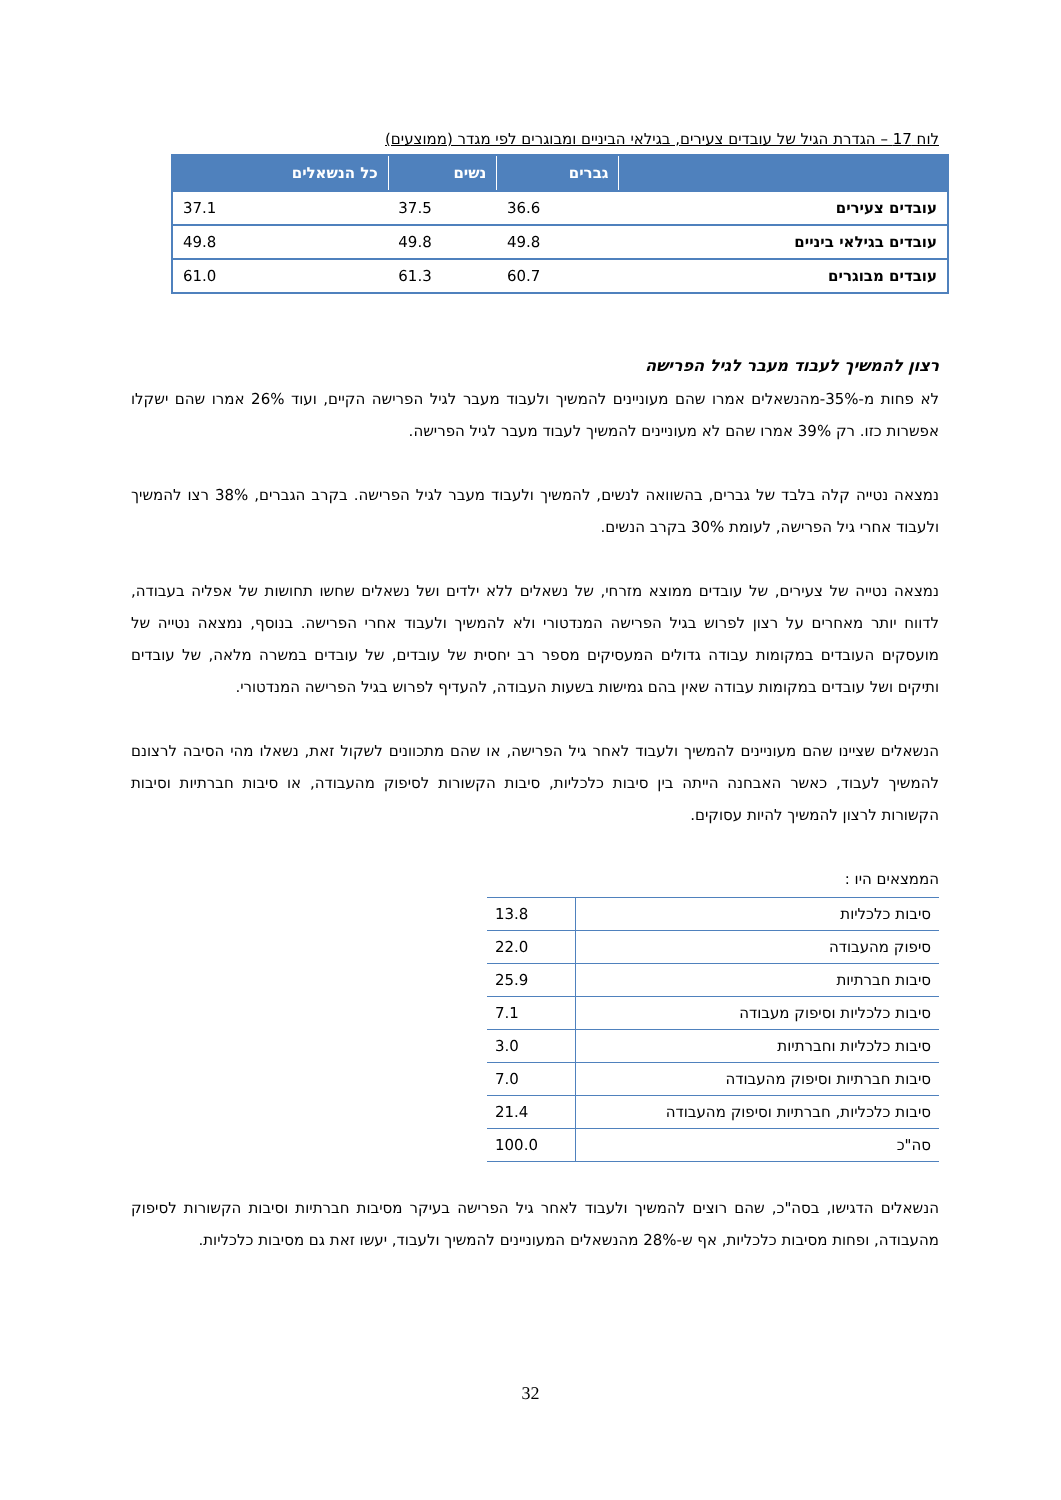לוח 17 – הגדרת הגיל של עובדים צעירים, בגילאי הביניים ומבוגרים לפי מגדר (ממוצעים)
| | גברים | נשים | כל הנשאלים |
| --- | --- | --- | --- |
| עובדים צעירים | 36.6 | 37.5 | 37.1 |
| עובדים בגילאי ביניים | 49.8 | 49.8 | 49.8 |
| עובדים מבוגרים | 60.7 | 61.3 | 61.0 |
רצון להמשיך לעבוד מעבר לגיל הפרישה
לא פחות מ-35%-מהנשאלים אמרו שהם מעוניינים להמשיך ולעבוד מעבר לגיל הפרישה הקיים, ועוד 26% אמרו שהם ישקלו אפשרות כזו. רק 39% אמרו שהם לא מעוניינים להמשיך לעבוד מעבר לגיל הפרישה.
נמצאה נטייה קלה בלבד של גברים, בהשוואה לנשים, להמשיך ולעבוד מעבר לגיל הפרישה. בקרב הגברים, 38% רצו להמשיך ולעבוד אחרי גיל הפרישה, לעומת 30% בקרב הנשים.
נמצאה נטייה של צעירים, של עובדים ממוצא מזרחי, של נשאלים ללא ילדים ושל נשאלים שחשו תחושות של אפליה בעבודה, לדווח יותר מאחרים על רצון לפרוש בגיל הפרישה המנדטורי ולא להמשיך ולעבוד אחרי הפרישה. בנוסף, נמצאה נטייה של מועסקים העובדים במקומות עבודה גדולים המעסיקים מספר רב יחסית של עובדים, של עובדים במשרה מלאה, של עובדים ותיקים ושל עובדים במקומות עבודה שאין בהם גמישות בשעות העבודה, להעדיף לפרוש בגיל הפרישה המנדטורי.
הנשאלים שציינו שהם מעוניינים להמשיך ולעבוד לאחר גיל הפרישה, או שהם מתכוונים לשקול זאת, נשאלו מהי הסיבה לרצונם להמשיך לעבוד, כאשר האבחנה הייתה בין סיבות כלכליות, סיבות הקשורות לסיפוק מהעבודה, או סיבות חברתיות וסיבות הקשורות לרצון להמשיך להיות עסוקים.
הממצאים היו :
| סיבות כלכליות | 13.8 |
| סיפוק מהעבודה | 22.0 |
| סיבות חברתיות | 25.9 |
| סיבות כלכליות וסיפוק מעבודה | 7.1 |
| סיבות כלכליות וחברתיות | 3.0 |
| סיבות חברתיות וסיפוק מהעבודה | 7.0 |
| סיבות כלכליות, חברתיות וסיפוק מהעבודה | 21.4 |
| סה"כ | 100.0 |
הנשאלים הדגישו, בסה"כ, שהם רוצים להמשיך ולעבוד לאחר גיל הפרישה בעיקר מסיבות חברתיות וסיבות הקשורות לסיפוק מהעבודה, ופחות מסיבות כלכליות, אף ש-28% מהנשאלים המעוניינים להמשיך ולעבוד, יעשו זאת גם מסיבות כלכליות.
32